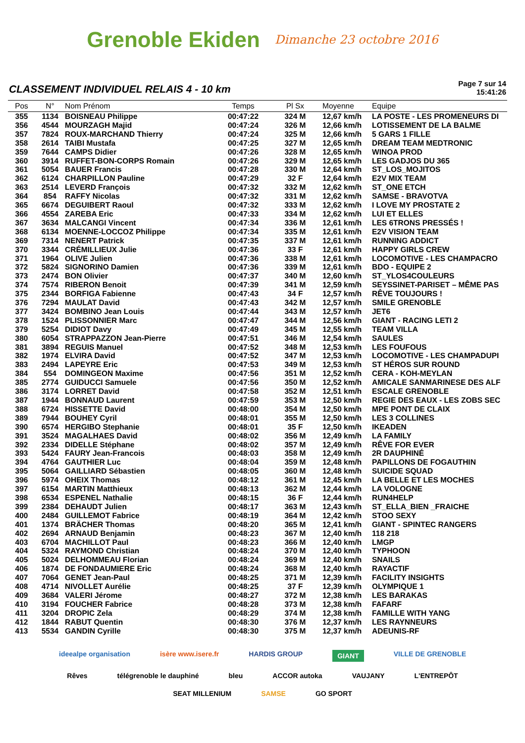Grenoble Ekiden Dimanche 23 octobre 2016
CLASSEMENT INDIVIDUEL RELAIS 4 - 10 km
Page 7 sur 14
15:41:26
| Pos | N° | Nom Prénom | Temps | Pl Sx | Moyenne | Equipe |
| --- | --- | --- | --- | --- | --- | --- |
| 355 | 1134 | BOISNEAU Philippe | 00:47:22 | 324 M | 12,67 km/h | LA POSTE - LES PROMENEURS DI |
| 356 | 4544 | MOURZAGH Majid | 00:47:24 | 326 M | 12,66 km/h | LOTISSEMENT DE LA BALME |
| 357 | 7824 | ROUX-MARCHAND Thierry | 00:47:24 | 325 M | 12,66 km/h | 5 GARS 1 FILLE |
| 358 | 2614 | TAIBI Mustafa | 00:47:25 | 327 M | 12,65 km/h | DREAM TEAM MEDTRONIC |
| 359 | 7644 | CAMPS Didier | 00:47:26 | 328 M | 12,65 km/h | WINOA PROD |
| 360 | 3914 | RUFFET-BON-CORPS Romain | 00:47:26 | 329 M | 12,65 km/h | LES GADJOS DU 365 |
| 361 | 5054 | BAUER Francis | 00:47:28 | 330 M | 12,64 km/h | ST_LOS_MOJITOS |
| 362 | 6124 | CHARPILLON Pauline | 00:47:29 | 32 F | 12,64 km/h | E2V MIX TEAM |
| 363 | 2514 | LEVERD François | 00:47:32 | 332 M | 12,62 km/h | ST_ONE ETCH |
| 364 | 854 | RAFFY Nicolas | 00:47:32 | 331 M | 12,62 km/h | SAMSE - BRAVOTVA |
| 365 | 6674 | DEGUIBERT Raoul | 00:47:32 | 333 M | 12,62 km/h | I LOVE MY PROSTATE 2 |
| 366 | 4554 | ZAREBA Eric | 00:47:33 | 334 M | 12,62 km/h | LUI ET ELLES |
| 367 | 3634 | MALCANGI Vincent | 00:47:34 | 336 M | 12,61 km/h | LES 6TRONS PRESSÉS ! |
| 368 | 6134 | MOENNE-LOCCOZ Philippe | 00:47:34 | 335 M | 12,61 km/h | E2V VISION TEAM |
| 369 | 7314 | NENERT Patrick | 00:47:35 | 337 M | 12,61 km/h | RUNNING ADDICT |
| 370 | 3344 | CRÉMILLIEUX Julie | 00:47:36 | 33 F | 12,61 km/h | HAPPY GIRLS CREW |
| 371 | 1964 | OLIVE Julien | 00:47:36 | 338 M | 12,61 km/h | LOCOMOTIVE - LES CHAMPACRO |
| 372 | 5824 | SIGNORINO Damien | 00:47:36 | 339 M | 12,61 km/h | BDO - EQUIPE 2 |
| 373 | 2474 | BON Olivier | 00:47:37 | 340 M | 12,60 km/h | ST_YLOS4COULEURS |
| 374 | 7574 | RIBERON Benoit | 00:47:39 | 341 M | 12,59 km/h | SEYSSINET-PARISET – MÊME PAS |
| 375 | 2344 | BORFIGA Fabienne | 00:47:43 | 34 F | 12,57 km/h | RÊVE TOUJOURS ! |
| 376 | 7294 | MAULAT David | 00:47:43 | 342 M | 12,57 km/h | SMILE GRENOBLE |
| 377 | 3424 | BOMBINO Jean Louis | 00:47:44 | 343 M | 12,57 km/h | JET6 |
| 378 | 1524 | PLISSONNIER Marc | 00:47:47 | 344 M | 12,56 km/h | GIANT - RACING LETI 2 |
| 379 | 5254 | DIDIOT Davy | 00:47:49 | 345 M | 12,55 km/h | TEAM VILLA |
| 380 | 6054 | STRAPPAZZON Jean-Pierre | 00:47:51 | 346 M | 12,54 km/h | SAULES |
| 381 | 3894 | REGUIS Manuel | 00:47:52 | 348 M | 12,53 km/h | LES FOUFOUS |
| 382 | 1974 | ELVIRA David | 00:47:52 | 347 M | 12,53 km/h | LOCOMOTIVE - LES CHAMPADUPI |
| 383 | 2494 | LAPEYRE Eric | 00:47:53 | 349 M | 12,53 km/h | ST HÉROS SUR ROUND |
| 384 | 554 | DOMINGEON Maxime | 00:47:56 | 351 M | 12,52 km/h | CERA - KOH-MEYLAN |
| 385 | 2774 | GUIDUCCI Samuele | 00:47:56 | 350 M | 12,52 km/h | AMICALE SANMARINESE DES ALF |
| 386 | 3174 | LORRET David | 00:47:58 | 352 M | 12,51 km/h | ESCALE GRENOBLE |
| 387 | 1944 | BONNAUD Laurent | 00:47:59 | 353 M | 12,50 km/h | REGIE DES EAUX - LES ZOBS SEC |
| 388 | 6724 | HISSETTE David | 00:48:00 | 354 M | 12,50 km/h | MPE PONT DE CLAIX |
| 389 | 7944 | BOUHEY Cyril | 00:48:01 | 355 M | 12,50 km/h | LES 3 COLLINES |
| 390 | 6574 | HERGIBO Stephanie | 00:48:01 | 35 F | 12,50 km/h | IKEADEN |
| 391 | 3524 | MAGALHAES David | 00:48:02 | 356 M | 12,49 km/h | LA FAMILY |
| 392 | 2334 | DIDELLE Stéphane | 00:48:02 | 357 M | 12,49 km/h | RÊVE FOR EVER |
| 393 | 5424 | FAURY Jean-Francois | 00:48:03 | 358 M | 12,49 km/h | 2R DAUPHINÉ |
| 394 | 4764 | GAUTHIER Luc | 00:48:04 | 359 M | 12,48 km/h | PAPILLONS DE FOGAUTHIN |
| 395 | 5064 | GAILLIARD Sébastien | 00:48:05 | 360 M | 12,48 km/h | SUICIDE SQUAD |
| 396 | 5974 | OHEIX Thomas | 00:48:12 | 361 M | 12,45 km/h | LA BELLE ET LES MOCHES |
| 397 | 6154 | MARTIN Matthieux | 00:48:13 | 362 M | 12,44 km/h | LA VOLOGNE |
| 398 | 6534 | ESPENEL Nathalie | 00:48:15 | 36 F | 12,44 km/h | RUN4HELP |
| 399 | 2384 | DEHAUDT Julien | 00:48:17 | 363 M | 12,43 km/h | ST_ELLA_BIEN _FRAICHE |
| 400 | 2484 | GUILLEMOT Fabrice | 00:48:19 | 364 M | 12,42 km/h | STOO SEXY |
| 401 | 1374 | BRÄCHER Thomas | 00:48:20 | 365 M | 12,41 km/h | GIANT - SPINTEC RANGERS |
| 402 | 2694 | ARNAUD Benjamin | 00:48:23 | 367 M | 12,40 km/h | 118 218 |
| 403 | 6704 | MACHILLOT Paul | 00:48:23 | 366 M | 12,40 km/h | LMGP |
| 404 | 5324 | RAYMOND Christian | 00:48:24 | 370 M | 12,40 km/h | TYPHOON |
| 405 | 5024 | DELHOMMEAU Florian | 00:48:24 | 369 M | 12,40 km/h | SNAILS |
| 406 | 1874 | DE FONDAUMIERE Eric | 00:48:24 | 368 M | 12,40 km/h | RAYACTIF |
| 407 | 7064 | GENET Jean-Paul | 00:48:25 | 371 M | 12,39 km/h | FACILITY INSIGHTS |
| 408 | 4714 | NIVOLLET Aurélie | 00:48:25 | 37 F | 12,39 km/h | OLYMPIQUE 1 |
| 409 | 3684 | VALERI Jérome | 00:48:27 | 372 M | 12,38 km/h | LES BARAKAS |
| 410 | 3194 | FOUCHER Fabrice | 00:48:28 | 373 M | 12,38 km/h | FAFARF |
| 411 | 3204 | DROPIC Zela | 00:48:29 | 374 M | 12,38 km/h | FAMILLE WITH YANG |
| 412 | 1844 | RABUT Quentin | 00:48:30 | 376 M | 12,37 km/h | LES RAYNNEURS |
| 413 | 5534 | GANDIN Cyrille | 00:48:30 | 375 M | 12,37 km/h | ADEUNIS-RF |
ideealpe organisation isère www.isere.fr HARDIS GROUP GIANT VILLE DE GRENOBLE Rêves télégrenoble le dauphiné bleu ACCOR autoka VAUJANY L'ENTREPÔT SEAT MILLENIUM SAMSE GO SPORT